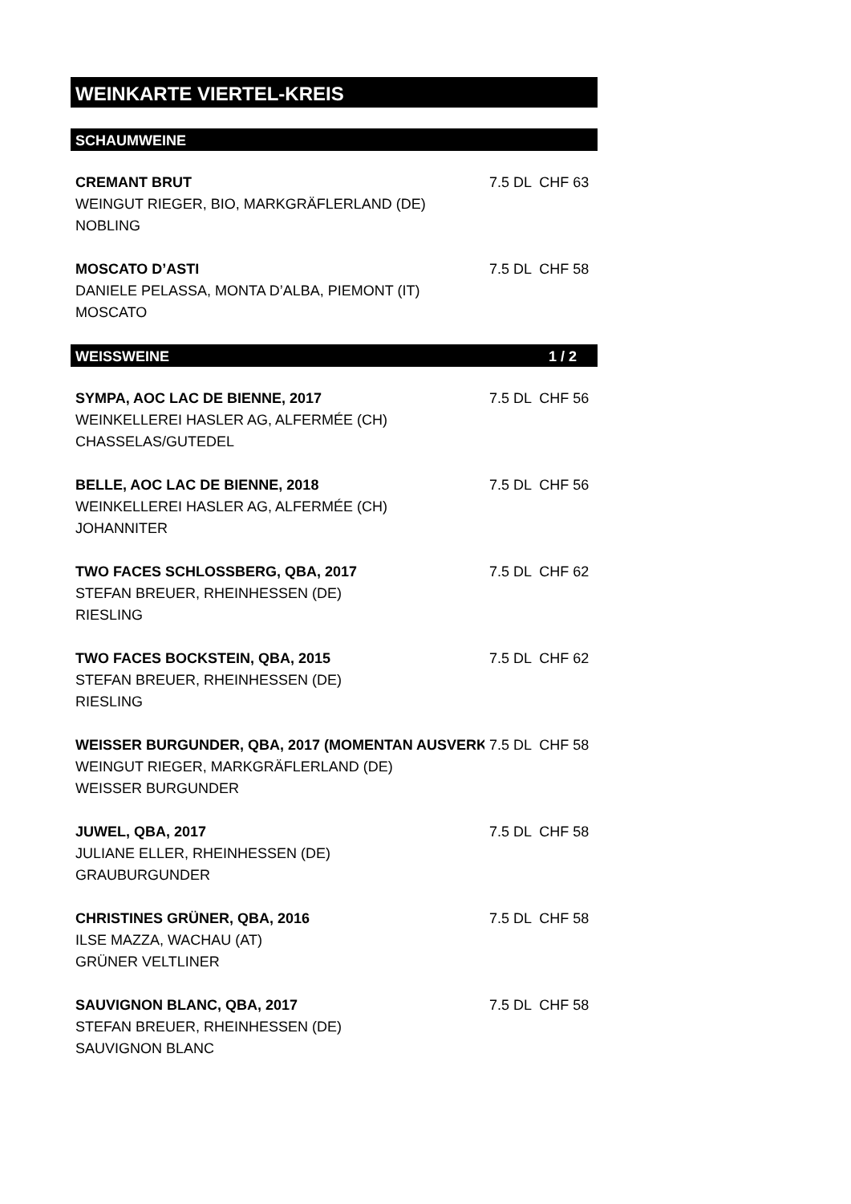WEINKARTE VIERTEL-KREIS
SCHAUMWEINE
| CREMANT BRUT | 7.5 DL CHF 63 |
| WEINGUT RIEGER, BIO, MARKGRÄFLERLAND (DE) | |
| NOBLING | |
| MOSCATO D’ASTI | 7.5 DL CHF 58 |
| DANIELE PELASSA, MONTA D’ALBA, PIEMONT (IT) | |
| MOSCATO | |
WEISSWEINE 1 / 2
| SYMPA, AOC LAC DE BIENNE, 2017 | 7.5 DL CHF 56 |
| WEINKELLEREI HASLER AG, ALFERMÉE (CH) | |
| CHASSELAS/GUTEDEL | |
| BELLE, AOC LAC DE BIENNE, 2018 | 7.5 DL CHF 56 |
| WEINKELLEREI HASLER AG, ALFERMÉE (CH) | |
| JOHANNITER | |
| TWO FACES SCHLOSSBERG, QBA, 2017 | 7.5 DL CHF 62 |
| STEFAN BREUER, RHEINHESSEN (DE) | |
| RIESLING | |
| TWO FACES BOCKSTEIN, QBA, 2015 | 7.5 DL CHF 62 |
| STEFAN BREUER, RHEINHESSEN (DE) | |
| RIESLING | |
| WEISSER BURGUNDER, QBA, 2017 (MOMENTAN AUSVERK | 7.5 DL CHF 58 |
| WEINGUT RIEGER, MARKGRÄFLERLAND (DE) | |
| WEISSER BURGUNDER | |
| JUWEL, QBA, 2017 | 7.5 DL CHF 58 |
| JULIANE ELLER, RHEINHESSEN (DE) | |
| GRAUBURGUNDER | |
| CHRISTINES GRÜNER, QBA, 2016 | 7.5 DL CHF 58 |
| ILSE MAZZA, WACHAU (AT) | |
| GRÜNER VELTLINER | |
| SAUVIGNON BLANC, QBA, 2017 | 7.5 DL CHF 58 |
| STEFAN BREUER, RHEINHESSEN (DE) | |
| SAUVIGNON BLANC | |